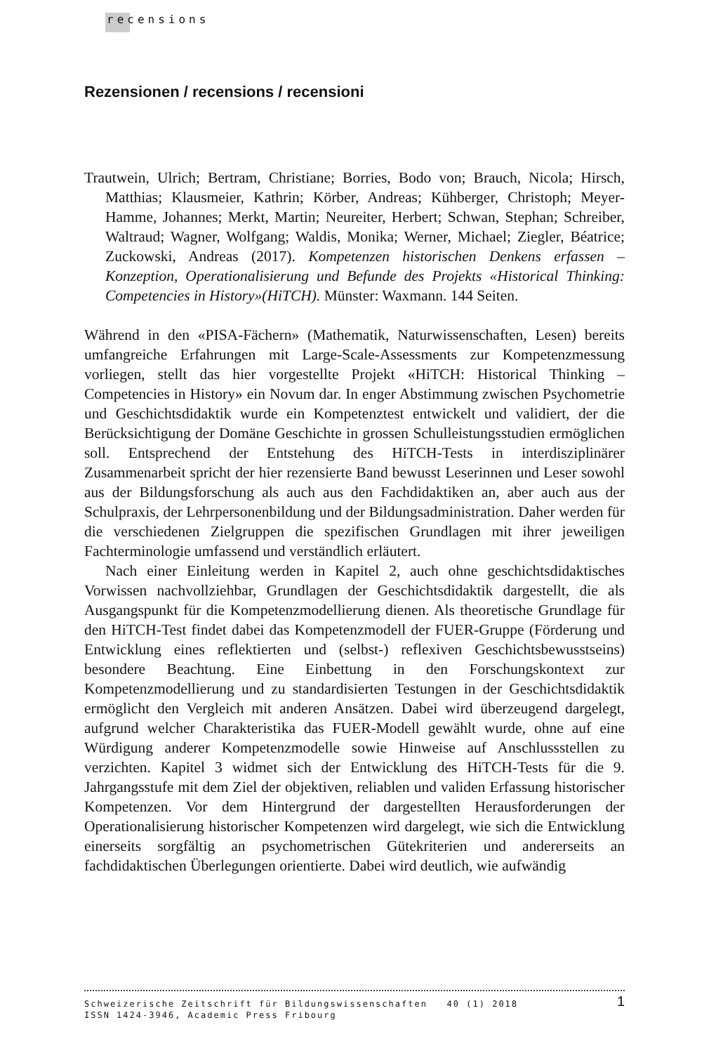recensions
Rezensionen / recensions / recensioni
Trautwein, Ulrich; Bertram, Christiane; Borries, Bodo von; Brauch, Nicola; Hirsch, Matthias; Klausmeier, Kathrin; Körber, Andreas; Kühberger, Christoph; Meyer-Hamme, Johannes; Merkt, Martin; Neureiter, Herbert; Schwan, Stephan; Schreiber, Waltraud; Wagner, Wolfgang; Waldis, Monika; Werner, Michael; Ziegler, Béatrice; Zuckowski, Andreas (2017). Kompetenzen historischen Denkens erfassen – Konzeption, Operationalisierung und Befunde des Projekts «Historical Thinking: Competencies in History»(HiTCH). Münster: Waxmann. 144 Seiten.
Während in den «PISA-Fächern» (Mathematik, Naturwissenschaften, Lesen) bereits umfangreiche Erfahrungen mit Large-Scale-Assessments zur Kompetenzmessung vorliegen, stellt das hier vorgestellte Projekt «HiTCH: Historical Thinking – Competencies in History» ein Novum dar. In enger Abstimmung zwischen Psychometrie und Geschichtsdidaktik wurde ein Kompetenztest entwickelt und validiert, der die Berücksichtigung der Domäne Geschichte in grossen Schulleistungsstudien ermöglichen soll. Entsprechend der Entstehung des HiTCH-Tests in interdisziplinärer Zusammenarbeit spricht der hier rezensierte Band bewusst Leserinnen und Leser sowohl aus der Bildungsforschung als auch aus den Fachdidaktiken an, aber auch aus der Schulpraxis, der Lehrpersonenbildung und der Bildungsadministration. Daher werden für die verschiedenen Zielgruppen die spezifischen Grundlagen mit ihrer jeweiligen Fachterminologie umfassend und verständlich erläutert.
Nach einer Einleitung werden in Kapitel 2, auch ohne geschichtsdidaktisches Vorwissen nachvollziehbar, Grundlagen der Geschichtsdidaktik dargestellt, die als Ausgangspunkt für die Kompetenzmodellierung dienen. Als theoretische Grundlage für den HiTCH-Test findet dabei das Kompetenzmodell der FUER-Gruppe (Förderung und Entwicklung eines reflektierten und (selbst-) reflexiven Geschichtsbewusstseins) besondere Beachtung. Eine Einbettung in den Forschungskontext zur Kompetenzmodellierung und zu standardisierten Testungen in der Geschichtsdidaktik ermöglicht den Vergleich mit anderen Ansätzen. Dabei wird überzeugend dargelegt, aufgrund welcher Charakteristika das FUER-Modell gewählt wurde, ohne auf eine Würdigung anderer Kompetenzmodelle sowie Hinweise auf Anschlussstellen zu verzichten. Kapitel 3 widmet sich der Entwicklung des HiTCH-Tests für die 9. Jahrgangsstufe mit dem Ziel der objektiven, reliablen und validen Erfassung historischer Kompetenzen. Vor dem Hintergrund der dargestellten Herausforderungen der Operationalisierung historischer Kompetenzen wird dargelegt, wie sich die Entwicklung einerseits sorgfältig an psychometrischen Gütekriterien und andererseits an fachdidaktischen Überlegungen orientierte. Dabei wird deutlich, wie aufwändig
Schweizerische Zeitschrift für Bildungswissenschaften 40 (1) 2018
ISSN 1424-3946, Academic Press Fribourg
1